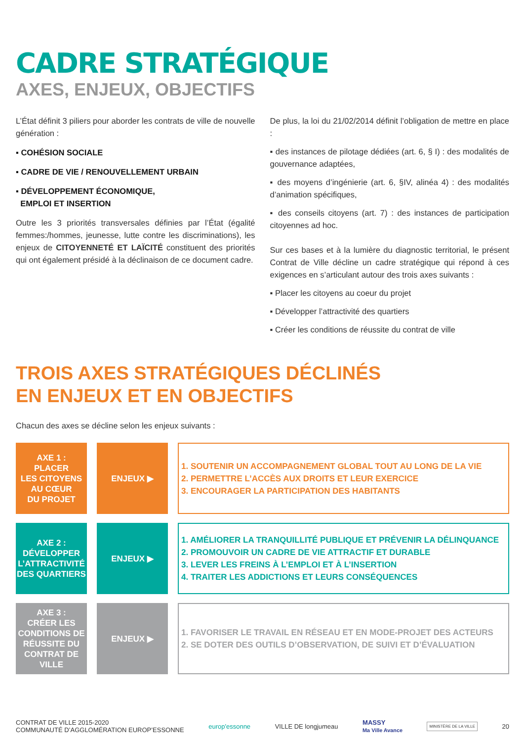CADRE STRATÉGIQUE
AXES, ENJEUX, OBJECTIFS
L’État définit 3 piliers pour aborder les contrats de ville de nouvelle génération :
▪ COHÉSION SOCIALE
▪ CADRE DE VIE / RENOUVELLEMENT URBAIN
▪ DÉVELOPPEMENT ÉCONOMIQUE,
EMPLOI ET INSERTION
Outre les 3 priorités transversales définies par l’État (égalité femmes:/hommes, jeunesse, lutte contre les discriminations), les enjeux de CITOYENNETÉ ET LAÏCITÉ constituent des priorités qui ont également présidé à la déclinaison de ce document cadre.
De plus, la loi du 21/02/2014 définit l’obligation de mettre en place :
▪ des instances de pilotage dédiées (art. 6, § I) : des modalités de gouvernance adaptées,
▪ des moyens d’ingénierie (art. 6, §IV, alinéa 4) : des modalités d’animation spécifiques,
▪ des conseils citoyens (art. 7) : des instances de participation citoyennes ad hoc.
Sur ces bases et à la lumière du diagnostic territorial, le présent Contrat de Ville décline un cadre stratégique qui répond à ces exigences en s’articulant autour des trois axes suivants :
▪ Placer les citoyens au coeur du projet
▪ Développer l’attractivité des quartiers
▪ Créer les conditions de réussite du contrat de ville
TROIS AXES STRATÉGIQUES DÉCLINÉS
EN ENJEUX ET EN OBJECTIFS
Chacun des axes se décline selon les enjeux suivants :
AXE 1 :
PLACER
LES CITOYENS
AU CŒUR
DU PROJET
ENJEUX ▶
1. SOUTENIR UN ACCOMPAGNEMENT GLOBAL TOUT AU LONG DE LA VIE
2. PERMETTRE L’ACCÈS AUX DROITS ET LEUR EXERCICE
3. ENCOURAGER LA PARTICIPATION DES HABITANTS
AXE 2 :
DÉVELOPPER
L’ATTRACTIVITÉ
DES QUARTIERS
ENJEUX ▶
1. AMÉLIORER LA TRANQUILLITÉ PUBLIQUE ET PRÉVENIR LA DÉLINQUANCE
2. PROMOUVOIR UN CADRE DE VIE ATTRACTIF ET DURABLE
3. LEVER LES FREINS À L’EMPLOI ET À L’INSERTION
4. TRAITER LES ADDICTIONS ET LEURS CONSÉQUENCES
AXE 3 :
CRÉER LES
CONDITIONS DE
RÉUSSITE DU
CONTRAT DE
VILLE
ENJEUX ▶
1. FAVORISER LE TRAVAIL EN RÉSEAU ET EN MODE-PROJET DES ACTEURS
2. SE DOTER DES OUTILS D’OBSERVATION, DE SUIVI ET D’ÉVALUATION
CONTRAT DE VILLE 2015-2020
COMMUNAUTÉ D’AGGLOMÉRATION EUROP’ESSONNE
europ'essonne VILLE DE longjumeau
MASSY
Ma Ville Avance
MINISTÈRE DE LA VILLE
20